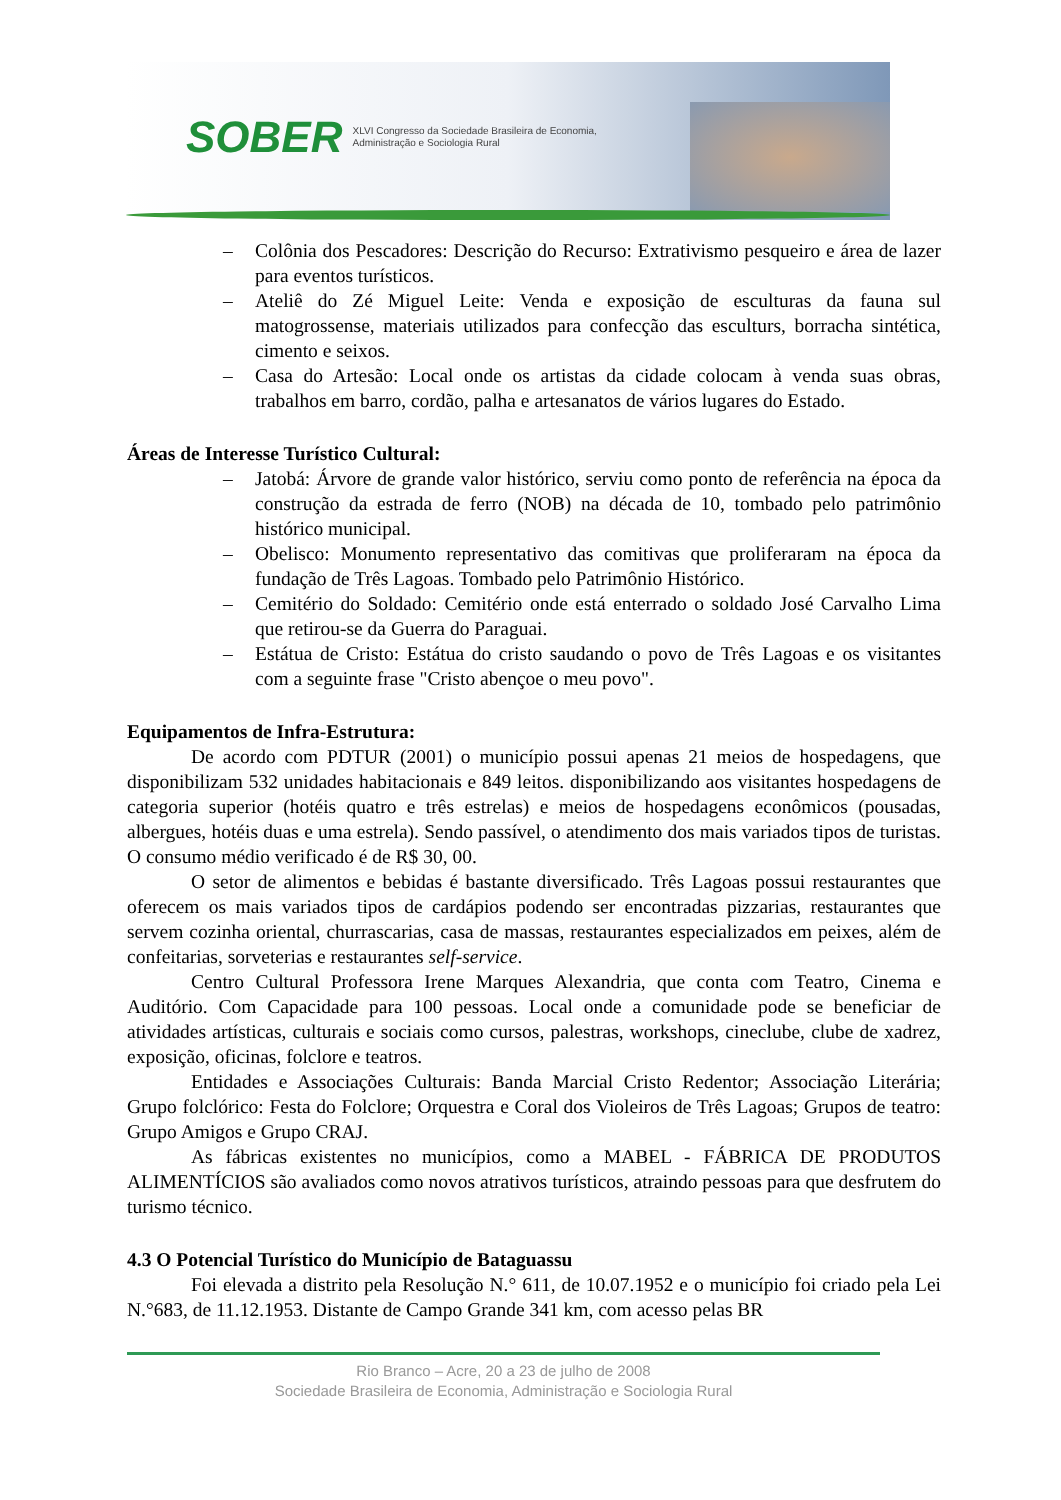SOBER XLVI Congresso da Sociedade Brasileira de Economia,
Administração e Sociologia Rural
– Colônia dos Pescadores: Descrição do Recurso: Extrativismo pesqueiro e área de lazer para eventos turísticos.
– Ateliê do Zé Miguel Leite: Venda e exposição de esculturas da fauna sul matogrossense, materiais utilizados para confecção das esculturs, borracha sintética, cimento e seixos.
– Casa do Artesão: Local onde os artistas da cidade colocam à venda suas obras, trabalhos em barro, cordão, palha e artesanatos de vários lugares do Estado.
Áreas de Interesse Turístico Cultural:
– Jatobá: Árvore de grande valor histórico, serviu como ponto de referência na época da construção da estrada de ferro (NOB) na década de 10, tombado pelo patrimônio histórico municipal.
– Obelisco: Monumento representativo das comitivas que proliferaram na época da fundação de Três Lagoas. Tombado pelo Patrimônio Histórico.
– Cemitério do Soldado: Cemitério onde está enterrado o soldado José Carvalho Lima que retirou-se da Guerra do Paraguai.
– Estátua de Cristo: Estátua do cristo saudando o povo de Três Lagoas e os visitantes com a seguinte frase "Cristo abençoe o meu povo".
Equipamentos de Infra-Estrutura:
De acordo com PDTUR (2001) o município possui apenas 21 meios de hospedagens, que disponibilizam 532 unidades habitacionais e 849 leitos. disponibilizando aos visitantes hospedagens de categoria superior (hotéis quatro e três estrelas) e meios de hospedagens econômicos (pousadas, albergues, hotéis duas e uma estrela). Sendo passível, o atendimento dos mais variados tipos de turistas. O consumo médio verificado é de R$ 30, 00.
O setor de alimentos e bebidas é bastante diversificado. Três Lagoas possui restaurantes que oferecem os mais variados tipos de cardápios podendo ser encontradas pizzarias, restaurantes que servem cozinha oriental, churrascarias, casa de massas, restaurantes especializados em peixes, além de confeitarias, sorveterias e restaurantes self-service.
Centro Cultural Professora Irene Marques Alexandria, que conta com Teatro, Cinema e Auditório. Com Capacidade para 100 pessoas. Local onde a comunidade pode se beneficiar de atividades artísticas, culturais e sociais como cursos, palestras, workshops, cineclube, clube de xadrez, exposição, oficinas, folclore e teatros.
Entidades e Associações Culturais: Banda Marcial Cristo Redentor; Associação Literária; Grupo folclórico: Festa do Folclore; Orquestra e Coral dos Violeiros de Três Lagoas; Grupos de teatro: Grupo Amigos e Grupo CRAJ.
As fábricas existentes no municípios, como a MABEL - FÁBRICA DE PRODUTOS ALIMENTÍCIOS são avaliados como novos atrativos turísticos, atraindo pessoas para que desfrutem do turismo técnico.
4.3 O Potencial Turístico do Município de Bataguassu
Foi elevada a distrito pela Resolução N.° 611, de 10.07.1952 e o município foi criado pela Lei N.°683, de 11.12.1953. Distante de Campo Grande 341 km, com acesso pelas BR
Rio Branco – Acre, 20 a 23 de julho de 2008
Sociedade Brasileira de Economia, Administração e Sociologia Rural